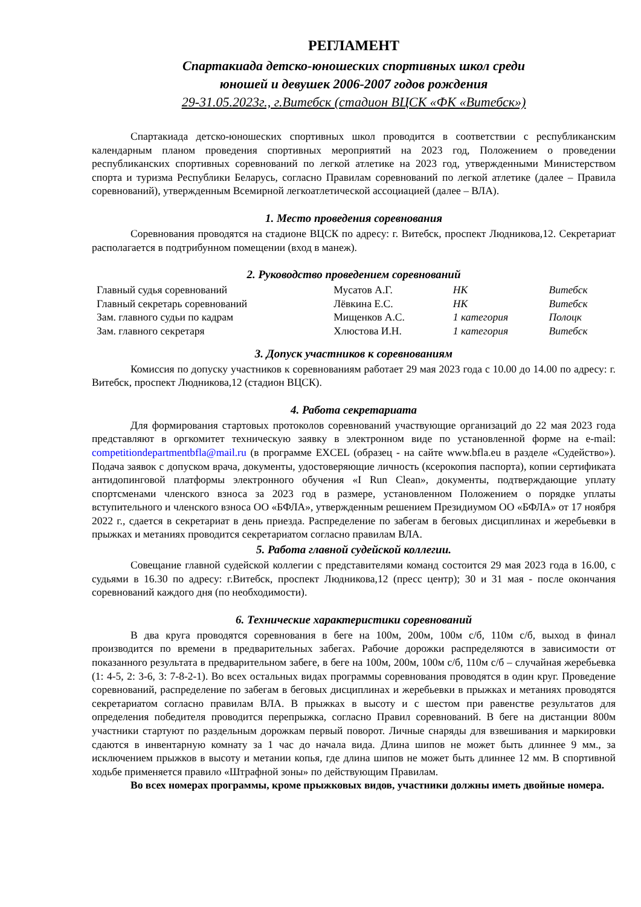РЕГЛАМЕНТ
Спартакиада детско-юношеских спортивных школ среди
юношей и девушек 2006-2007 годов рождения
29-31.05.2023г., г.Витебск (стадион ВЦСК «ФК «Витебск»)
Спартакиада детско-юношеских спортивных школ проводится в соответствии с республиканским календарным планом проведения спортивных мероприятий на 2023 год, Положением о проведении республиканских спортивных соревнований по легкой атлетике на 2023 год, утвержденными Министерством спорта и туризма Республики Беларусь, согласно Правилам соревнований по легкой атлетике (далее – Правила соревнований), утвержденным Всемирной легкоатлетической ассоциацией (далее – ВЛА).
1. Место проведения соревнования
Соревнования проводятся на стадионе ВЦСК по адресу: г. Витебск, проспект Людникова,12. Секретариат располагается в подтрибунном помещении (вход в манеж).
2. Руководство проведением соревнований
| Главный судья соревнований | Мусатов А.Г. | НК | Витебск |
| Главный секретарь соревнований | Лёвкина Е.С. | НК | Витебск |
| Зам. главного судьи по кадрам | Мищенков А.С. | 1 категория | Полоцк |
| Зам. главного секретаря | Хлюстова И.Н. | 1 категория | Витебск |
3. Допуск участников к соревнованиям
Комиссия по допуску участников к соревнованиям работает 29 мая 2023 года с 10.00 до 14.00 по адресу: г. Витебск, проспект Людникова,12 (стадион ВЦСК).
4. Работа секретариата
Для формирования стартовых протоколов соревнований участвующие организаций до 22 мая 2023 года представляют в оргкомитет техническую заявку в электронном виде по установленной форме на e-mail: competitiondepartmentbfla@mail.ru (в программе EXCEL (образец - на сайте www.bfla.eu в разделе «Судейство»). Подача заявок с допуском врача, документы, удостоверяющие личность (ксерокопия паспорта), копии сертификата антидопинговой платформы электронного обучения «I Run Clean», документы, подтверждающие уплату спортсменами членского взноса за 2023 год в размере, установленном Положением о порядке уплаты вступительного и членского взноса ОО «БФЛА», утвержденным решением Президиумом ОО «БФЛА» от 17 ноября 2022 г., сдается в секретариат в день приезда. Распределение по забегам в беговых дисциплинах и жеребьевки в прыжках и метаниях проводится секретариатом согласно правилам ВЛА.
5. Работа главной судейской коллегии.
Совещание главной судейской коллегии с представителями команд состоится 29 мая 2023 года в 16.00, с судьями в 16.30 по адресу: г.Витебск, проспект Людникова,12 (пресс центр); 30 и 31 мая - после окончания соревнований каждого дня (по необходимости).
6. Технические характеристики соревнований
В два круга проводятся соревнования в беге на 100м, 200м, 100м с/б, 110м с/б, выход в финал производится по времени в предварительных забегах. Рабочие дорожки распределяются в зависимости от показанного результата в предварительном забеге, в беге на 100м, 200м, 100м с/б, 110м с/б – случайная жеребьевка (1: 4-5, 2: 3-6, 3: 7-8-2-1). Во всех остальных видах программы соревнования проводятся в один круг. Проведение соревнований, распределение по забегам в беговых дисциплинах и жеребьевки в прыжках и метаниях проводятся секретариатом согласно правилам ВЛА. В прыжках в высоту и с шестом при равенстве результатов для определения победителя проводится перепрыжка, согласно Правил соревнований. В беге на дистанции 800м участники стартуют по раздельным дорожкам первый поворот. Личные снаряды для взвешивания и маркировки сдаются в инвентарную комнату за 1 час до начала вида. Длина шипов не может быть длиннее 9 мм., за исключением прыжков в высоту и метании копья, где длина шипов не может быть длиннее 12 мм. В спортивной ходьбе применяется правило «Штрафной зоны» по действующим Правилам.
Во всех номерах программы, кроме прыжковых видов, участники должны иметь двойные номера.